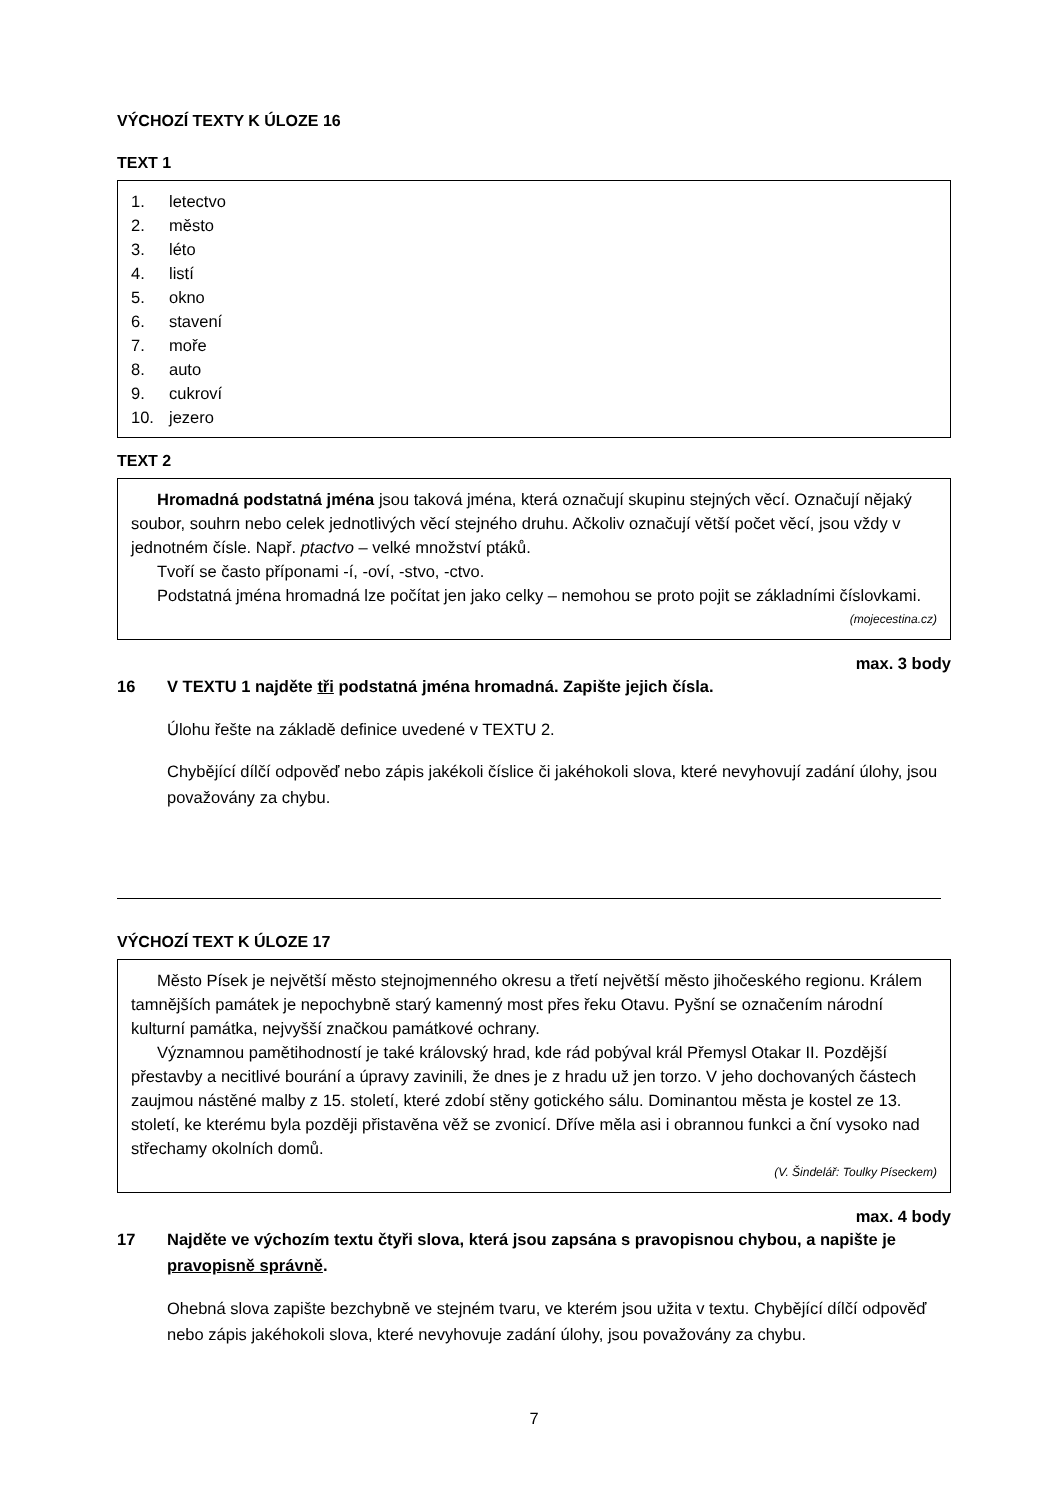VÝCHOZÍ TEXTY K ÚLOZE 16
TEXT 1
1. letectvo
2. město
3. léto
4. listí
5. okno
6. stavení
7. moře
8. auto
9. cukroví
10. jezero
TEXT 2
Hromadná podstatná jména jsou taková jména, která označují skupinu stejných věcí. Označují nějaký soubor, souhrn nebo celek jednotlivých věcí stejného druhu. Ačkoliv označují větší počet věcí, jsou vždy v jednotném čísle. Např. ptactvo – velké množství ptáků.
Tvoří se často příponami -í, -oví, -stvo, -ctvo.
Podstatná jména hromadná lze počítat jen jako celky – nemohou se proto pojit se základními číslovkami.
(mojecestina.cz)
max. 3 body
16 V TEXTU 1 najděte tři podstatná jména hromadná. Zapište jejich čísla.
Úlohu řešte na základě definice uvedené v TEXTU 2.
Chybějící dílčí odpověď nebo zápis jakékoli číslice či jakéhokoli slova, které nevyhovují zadání úlohy, jsou považovány za chybu.
VÝCHOZÍ TEXT K ÚLOZE 17
Město Písek je největší město stejnojmenného okresu a třetí největší město jihočeského regionu. Králem tamnějších památek je nepochybně starý kamenný most přes řeku Otavu. Pyšní se označením národní kulturní památka, nejvyšší značkou památkové ochrany.
Významnou pamětihodností je také královský hrad, kde rád pobýval král Přemysl Otakar II. Pozdější přestavby a necitlivé bourání a úpravy zavinili, že dnes je z hradu už jen torzo. V jeho dochovaných částech zaujmou nástěné malby z 15. století, které zdobí stěny gotického sálu. Dominantou města je kostel ze 13. století, ke kterému byla později přistavěna věž se zvonicí. Dříve měla asi i obrannou funkci a ční vysoko nad střechamy okolních domů.
(V. Šindelář: Toulky Píseckem)
max. 4 body
17 Najděte ve výchozím textu čtyři slova, která jsou zapsána s pravopisnou chybou, a napište je pravopisně správně.
Ohebná slova zapište bezchybně ve stejném tvaru, ve kterém jsou užita v textu. Chybějící dílčí odpověď nebo zápis jakéhokoli slova, které nevyhovuje zadání úlohy, jsou považovány za chybu.
7